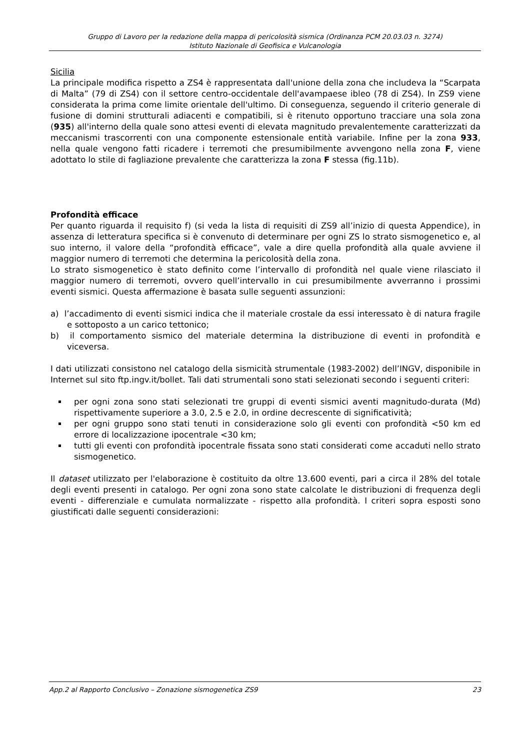Gruppo di Lavoro per la redazione della mappa di pericolosità sismica (Ordinanza PCM 20.03.03 n. 3274)
Istituto Nazionale di Geofisica e Vulcanologia
Sicilia
La principale modifica rispetto a ZS4 è rappresentata dall'unione della zona che includeva la “Scarpata di Malta” (79 di ZS4) con il settore centro-occidentale dell'avampaese ibleo (78 di ZS4). In ZS9 viene considerata la prima come limite orientale dell'ultimo. Di conseguenza, seguendo il criterio generale di fusione di domini strutturali adiacenti e compatibili, si è ritenuto opportuno tracciare una sola zona (935) all'interno della quale sono attesi eventi di elevata magnitudo prevalentemente caratterizzati da meccanismi trascorrenti con una componente estensionale entità variabile. Infine per la zona 933, nella quale vengono fatti ricadere i terremoti che presumibilmente avvengono nella zona F, viene adottato lo stile di fagliazione prevalente che caratterizza la zona F stessa (fig.11b).
Profondità efficace
Per quanto riguarda il requisito f) (si veda la lista di requisiti di ZS9 all’inizio di questa Appendice), in assenza di letteratura specifica si è convenuto di determinare per ogni ZS lo strato sismogenetico e, al suo interno, il valore della “profondità efficace”, vale a dire quella profondità alla quale avviene il maggior numero di terremoti che determina la pericolosità della zona.
Lo strato sismogenetico è stato definito come l’intervallo di profondità nel quale viene rilasciato il maggior numero di terremoti, ovvero quell’intervallo in cui presumibilmente avverranno i prossimi eventi sismici. Questa affermazione è basata sulle seguenti assunzioni:
a) l’accadimento di eventi sismici indica che il materiale crostale da essi interessato è di natura fragile e sottoposto a un carico tettonico;
b) il comportamento sismico del materiale determina la distribuzione di eventi in profondità e viceversa.
I dati utilizzati consistono nel catalogo della sismicità strumentale (1983-2002) dell’INGV, disponibile in Internet sul sito ftp.ingv.it/bollet. Tali dati strumentali sono stati selezionati secondo i seguenti criteri:
per ogni zona sono stati selezionati tre gruppi di eventi sismici aventi magnitudo-durata (Md) rispettivamente superiore a 3.0, 2.5 e 2.0, in ordine decrescente di significatività;
per ogni gruppo sono stati tenuti in considerazione solo gli eventi con profondità <50 km ed errore di localizzazione ipocentrale <30 km;
tutti gli eventi con profondità ipocentrale fissata sono stati considerati come accaduti nello strato sismogenetico.
Il dataset utilizzato per l'elaborazione è costituito da oltre 13.600 eventi, pari a circa il 28% del totale degli eventi presenti in catalogo. Per ogni zona sono state calcolate le distribuzioni di frequenza degli eventi - differenziale e cumulata normalizzate - rispetto alla profondità. I criteri sopra esposti sono giustificati dalle seguenti considerazioni:
App.2 al Rapporto Conclusivo – Zonazione sismogenetica ZS9 23